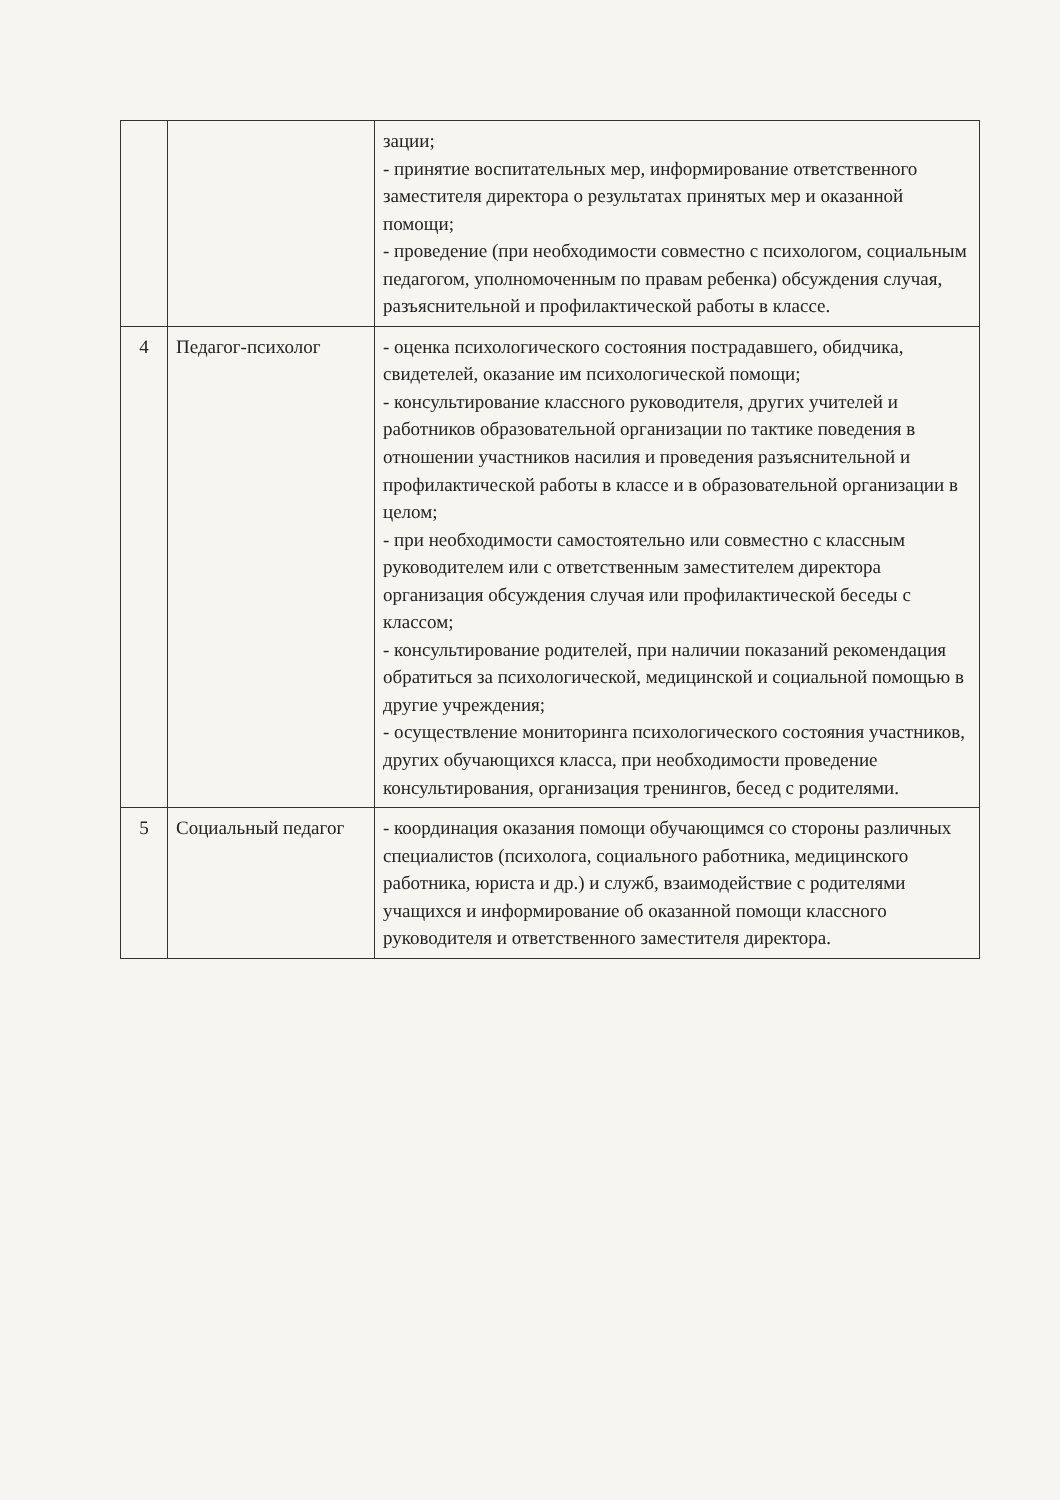| | | зации; - принятие воспитательных мер, информирование ответственного заместителя директора о результатах принятых мер и оказанной помощи; - проведение (при необходимости совместно с психологом, социальным педагогом, уполномоченным по правам ребенка) обсуждения случая, разъяснительной и профилактической работы в классе. |
| 4 | Педагог-психолог | - оценка психологического состояния пострадавшего, обидчика, свидетелей, оказание им психологической помощи; - консультирование классного руководителя, других учителей и работников образовательной организации по тактике поведения в отношении участников насилия и проведения разъяснительной и профилактической работы в классе и в образовательной организации в целом; - при необходимости самостоятельно или совместно с классным руководителем или с ответственным заместителем директора организация обсуждения случая или профилактической беседы с классом; - консультирование родителей, при наличии показаний рекомендация обратиться за психологической, медицинской и социальной помощью в другие учреждения; - осуществление мониторинга психологического состояния участников, других обучающихся класса, при необходимости проведение консультирования, организация тренингов, бесед с родителями. |
| 5 | Социальный педагог | - координация оказания помощи обучающимся со стороны различных специалистов (психолога, социального работника, медицинского работника, юриста и др.) и служб, взаимодействие с родителями учащихся и информирование об оказанной помощи классного руководителя и ответственного заместителя директора. |